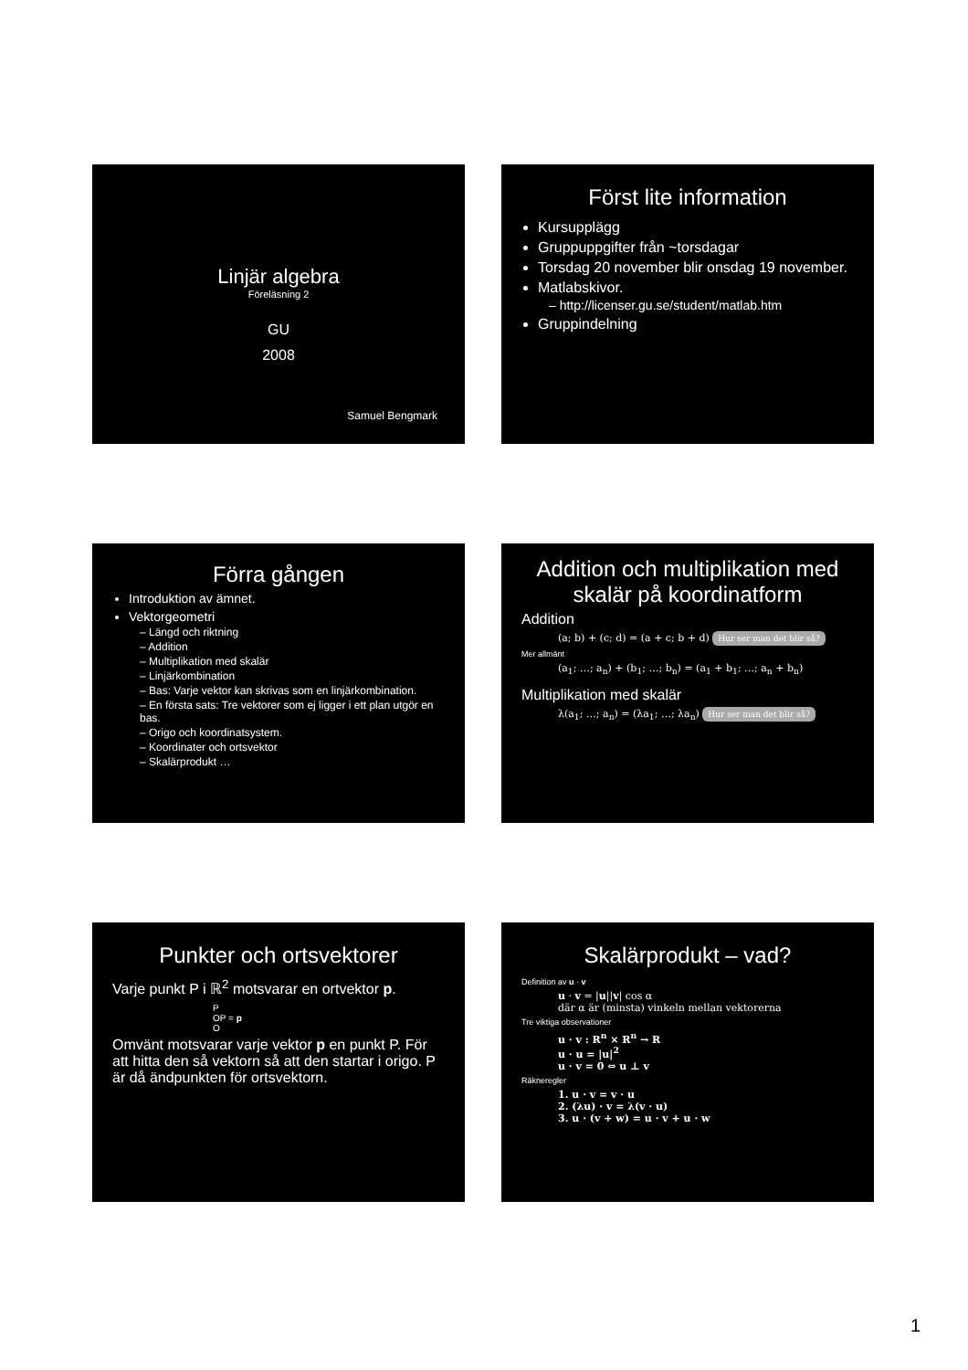Linjär algebra
Föreläsning 2
GU
2008
Samuel Bengmark
Först lite information
Kursupplägg
Gruppuppgifter från ~torsdagar
Torsdag 20 november blir onsdag 19 november.
Matlabskivor.
– http://licenser.gu.se/student/matlab.htm
Gruppindelning
Förra gången
Introduktion av ämnet.
Vektorgeometri
– Längd och riktning
– Addition
– Multiplikation med skalär
– Linjärkombination
– Bas: Varje vektor kan skrivas som en linjärkombination.
– En första sats: Tre vektorer som ej ligger i ett plan utgör en bas.
– Origo och koordinatsystem.
– Koordinater och ortsvektor
– Skalärprodukt …
Addition och multiplikation med skalär på koordinatform
Addition
(a; b) + (c; d) = (a + c; b + d) Hur ser man det blir så?
Mer allmänt
(a<sub>1</sub>; …; a<sub>n</sub>) + (b<sub>1</sub>; …; b<sub>n</sub>) = (a<sub>1</sub> + b<sub>1</sub>; …; a<sub>n</sub> + b<sub>n</sub>)
Multiplikation med skalär
λ(a<sub>1</sub>; …; a<sub>n</sub>) = (λa<sub>1</sub>; …; λa<sub>n</sub>) Hur ser man det blir så?
Punkter och ortsvektorer
Varje punkt P i ℝ<sup>2</sup> motsvarar en ortvektor p.
P
OP = p
O
Omvänt motsvarar varje vektor p en punkt P. För att hitta den så vektorn så att den startar i origo. P är då ändpunkten för ortsvektorn.
Skalärprodukt – vad?
Definition av u · v
u · v = |u||v| cos α
där α är (minsta) vinkeln mellan vektorerna
Tre viktiga observationer
u · v : R<sup>n</sup> × R<sup>n</sup> → R
u · u = |u|<sup>2</sup>
u · v = 0 ⇔ u ⊥ v
Räkneregler
1. u · v = v · u
2. (λu) · v = λ(v · u)
3. u · (v + w) = u · v + u · w
1